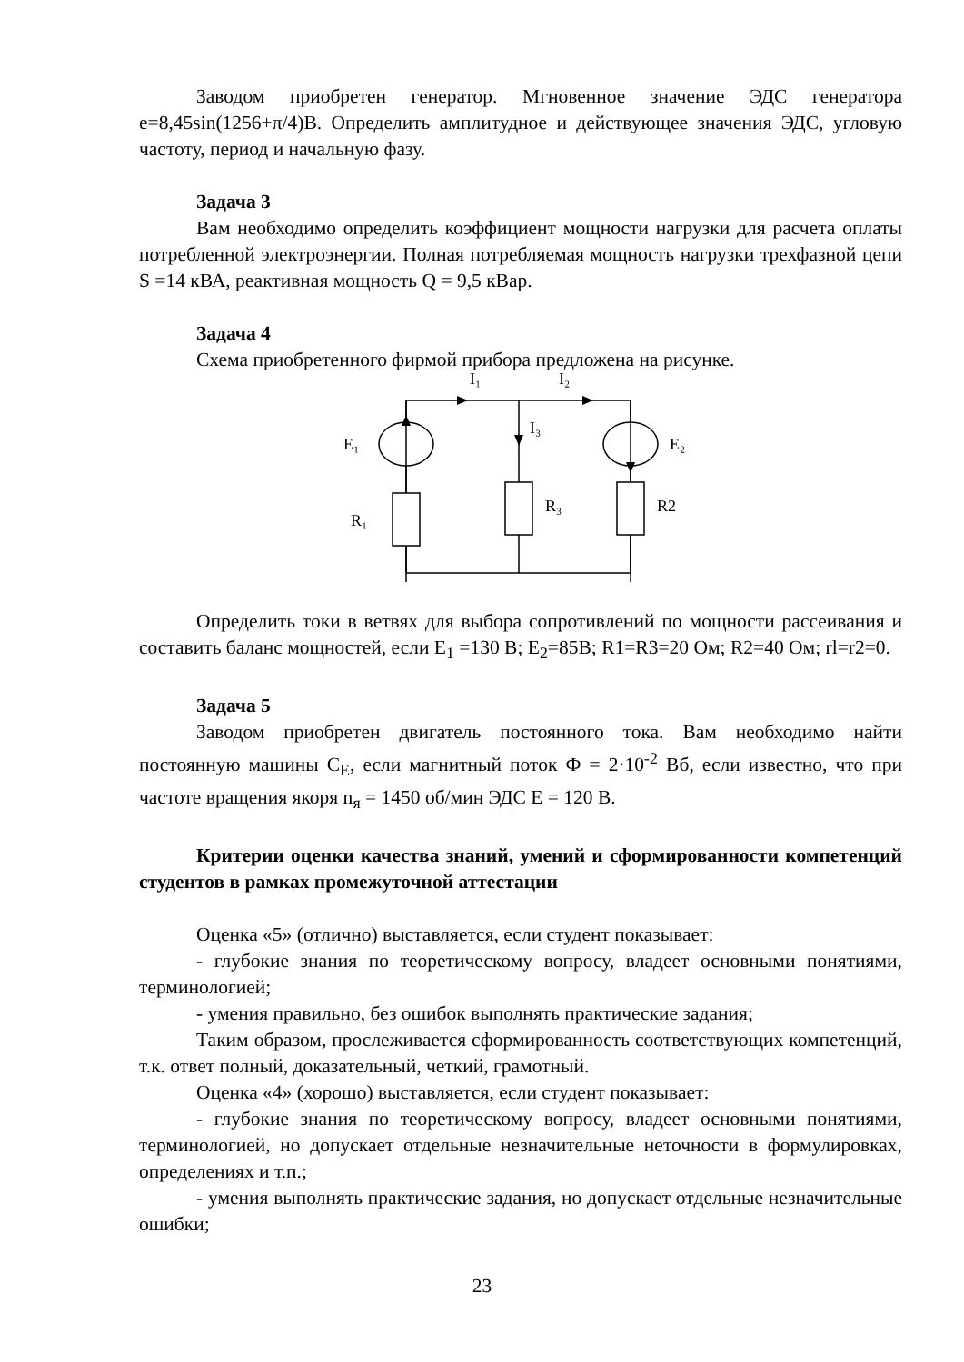Заводом приобретен генератор. Мгновенное значение ЭДС генератора е=8,45sin(1256+π/4)В. Определить амплитудное и действующее значения ЭДС, угловую частоту, период и начальную фазу.
Задача 3
Вам необходимо определить коэффициент мощности нагрузки для расчета оплаты потребленной электроэнергии. Полная потребляемая мощность нагрузки трехфазной цепи S =14 кВА, реактивная мощность Q = 9,5 кВар.
Задача 4
Схема приобретенного фирмой прибора предложена на рисунке.
I₁
I₂
I₃
E₁
E₂
R₁
R₃
R2
Определить токи в ветвях для выбора сопротивлений по мощности рассеивания и составить баланс мощностей, если E<sub>1</sub> =130 В; E<sub>2</sub>=85В; R1=R3=20 Ом; R2=40 Ом; rl=r2=0.
Задача 5
Заводом приобретен двигатель постоянного тока. Вам необходимо найти постоянную машины С<sub>Е</sub>, если магнитный поток Ф = 2·10<sup>-2</sup> Вб, если известно, что при частоте вращения якоря n<sub>я</sub> = 1450 об/мин ЭДС Е = 120 В.
Критерии оценки качества знаний, умений и сформированности компетенций студентов в рамках промежуточной аттестации
Оценка «5» (отлично) выставляется, если студент показывает:
- глубокие знания по теоретическому вопросу, владеет основными понятиями, терминологией;
- умения правильно, без ошибок выполнять практические задания;
Таким образом, прослеживается сформированность соответствующих компетенций, т.к. ответ полный, доказательный, четкий, грамотный.
Оценка «4» (хорошо) выставляется, если студент показывает:
- глубокие знания по теоретическому вопросу, владеет основными понятиями, терминологией, но допускает отдельные незначительные неточности в формулировках, определениях и т.п.;
- умения выполнять практические задания, но допускает отдельные незначительные ошибки;
23